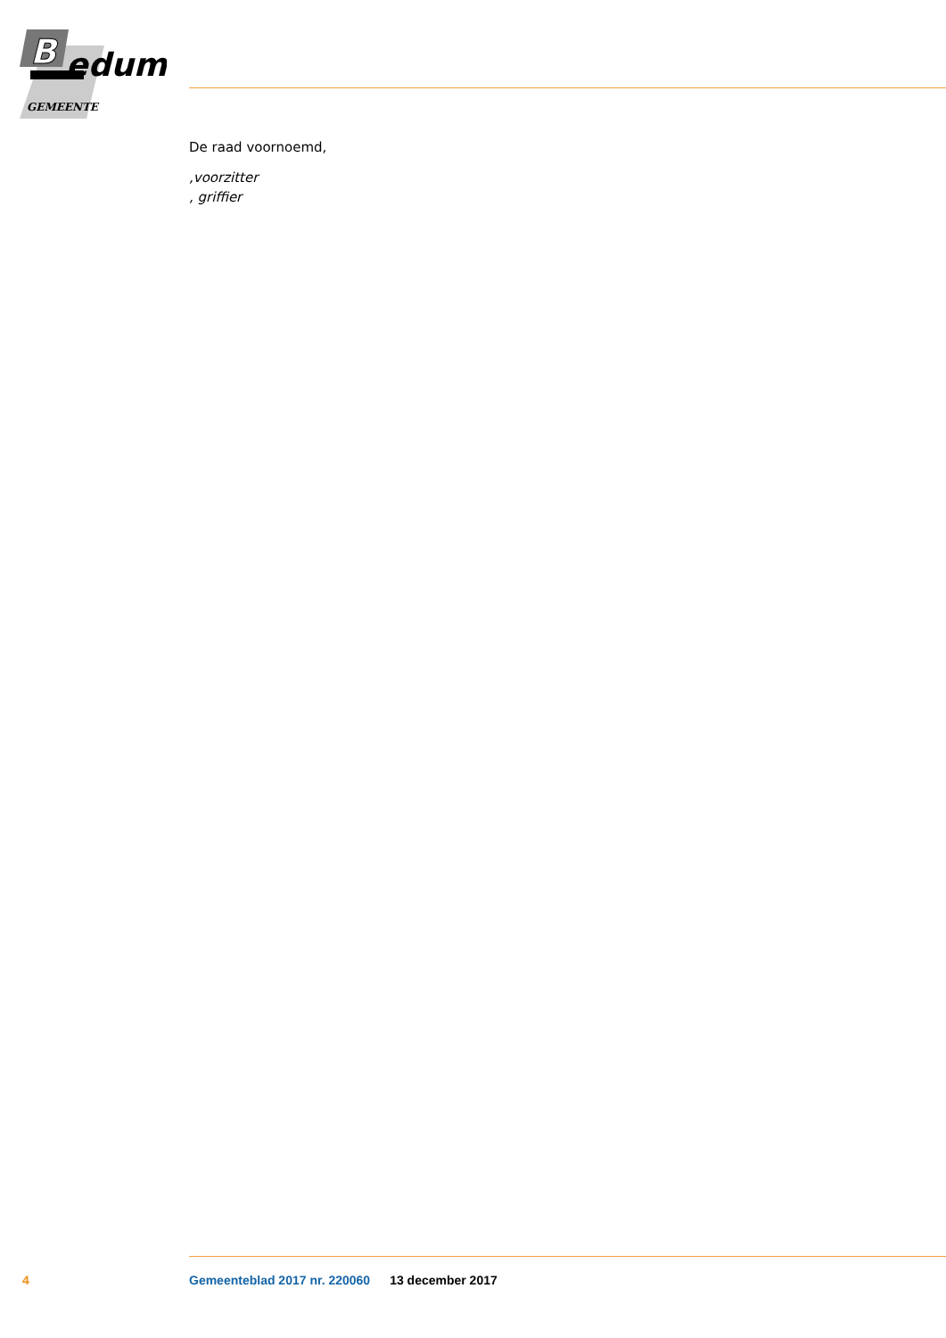B
edum
GEMEENTE
De raad voornoemd,
,voorzitter
, griffier
4 Gemeenteblad 2017 nr. 220060 13 december 2017